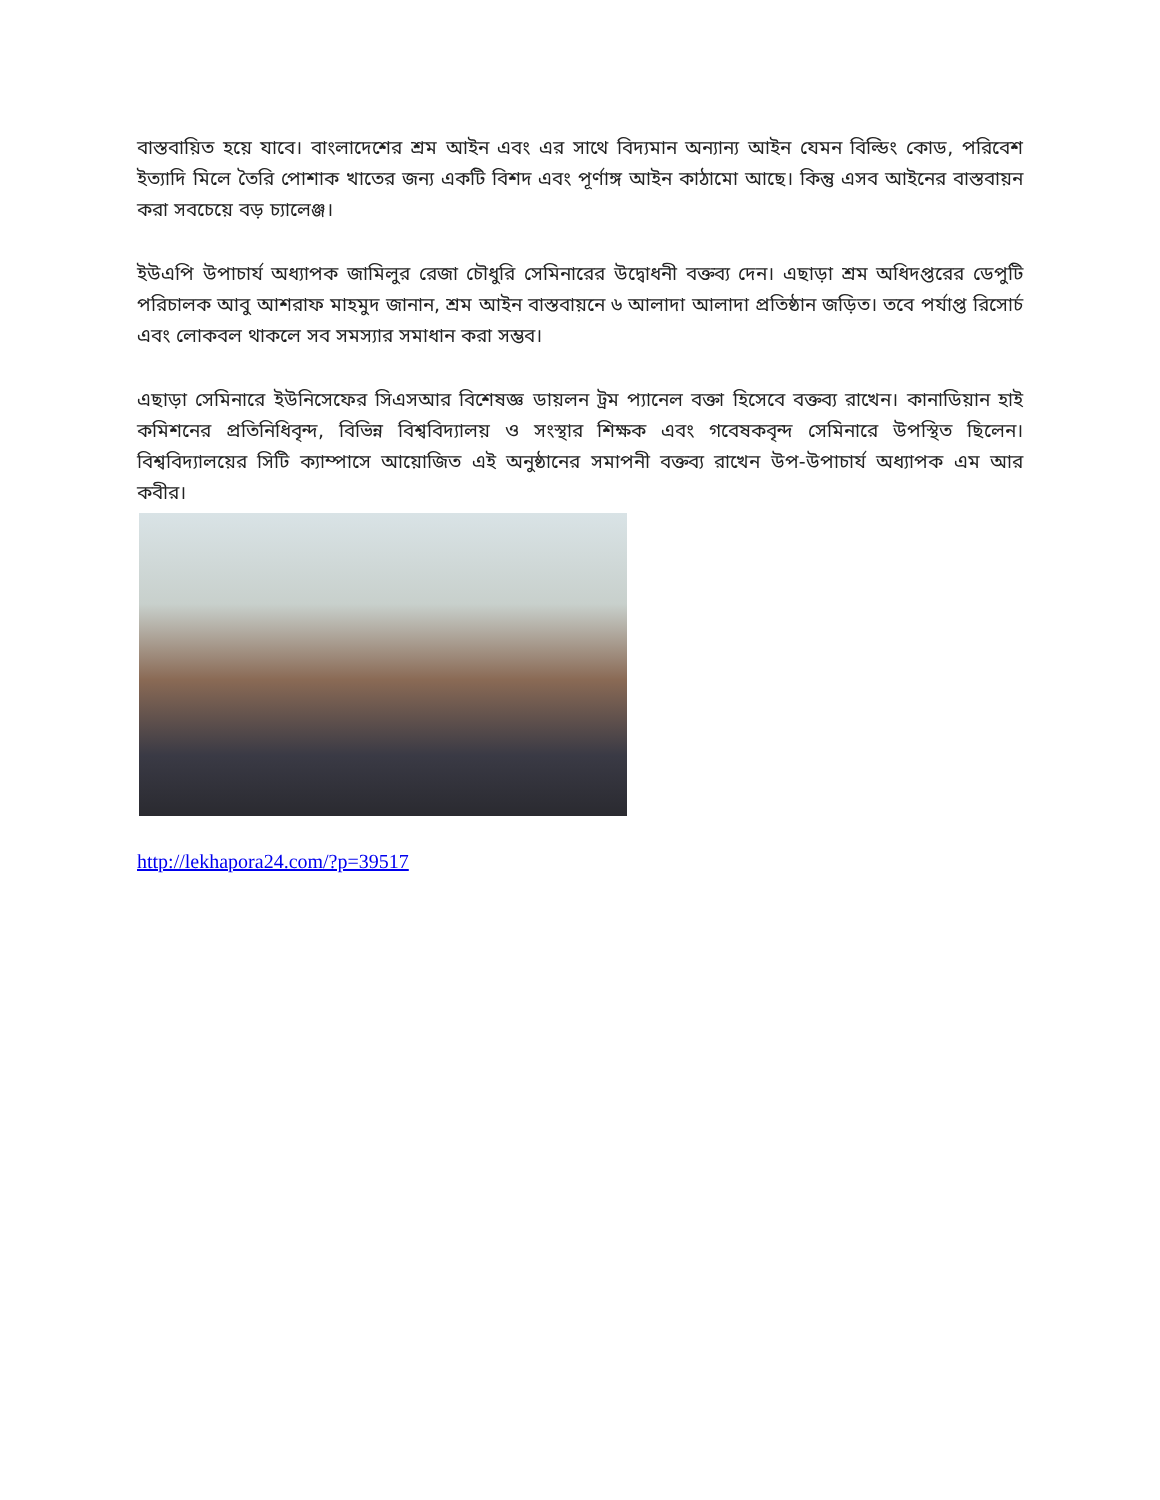বাস্তবায়িত হয়ে যাবে। বাংলাদেশের শ্রম আইন এবং এর সাথে বিদ্যমান অন্যান্য আইন যেমন বিল্ডিং কোড, পরিবেশ ইত্যাদি মিলে তৈরি পোশাক খাতের জন্য একটি বিশদ এবং পূর্ণাঙ্গ আইন কাঠামো আছে। কিন্তু এসব আইনের বাস্তবায়ন করা সবচেয়ে বড় চ্যালেঞ্জ।
ইউএপি উপাচার্য অধ্যাপক জামিলুর রেজা চৌধুরি সেমিনারের উদ্বোধনী বক্তব্য দেন। এছাড়া শ্রম অধিদপ্তরের ডেপুটি পরিচালক আবু আশরাফ মাহমুদ জানান, শ্রম আইন বাস্তবায়নে ৬ আলাদা আলাদা প্রতিষ্ঠান জড়িত। তবে পর্যাপ্ত রিসোর্চ এবং লোকবল থাকলে সব সমস্যার সমাধান করা সম্ভব।
এছাড়া সেমিনারে ইউনিসেফের সিএসআর বিশেষজ্ঞ ডায়লন ট্রম প্যানেল বক্তা হিসেবে বক্তব্য রাখেন। কানাডিয়ান হাই কমিশনের প্রতিনিধিবৃন্দ, বিভিন্ন বিশ্ববিদ্যালয় ও সংস্থার শিক্ষক এবং গবেষকবৃন্দ সেমিনারে উপস্থিত ছিলেন। বিশ্ববিদ্যালয়ের সিটি ক্যাম্পাসে আয়োজিত এই অনুষ্ঠানের সমাপনী বক্তব্য রাখেন উপ-উপাচার্য অধ্যাপক এম আর কবীর।
http://lekhapora24.com/?p=39517